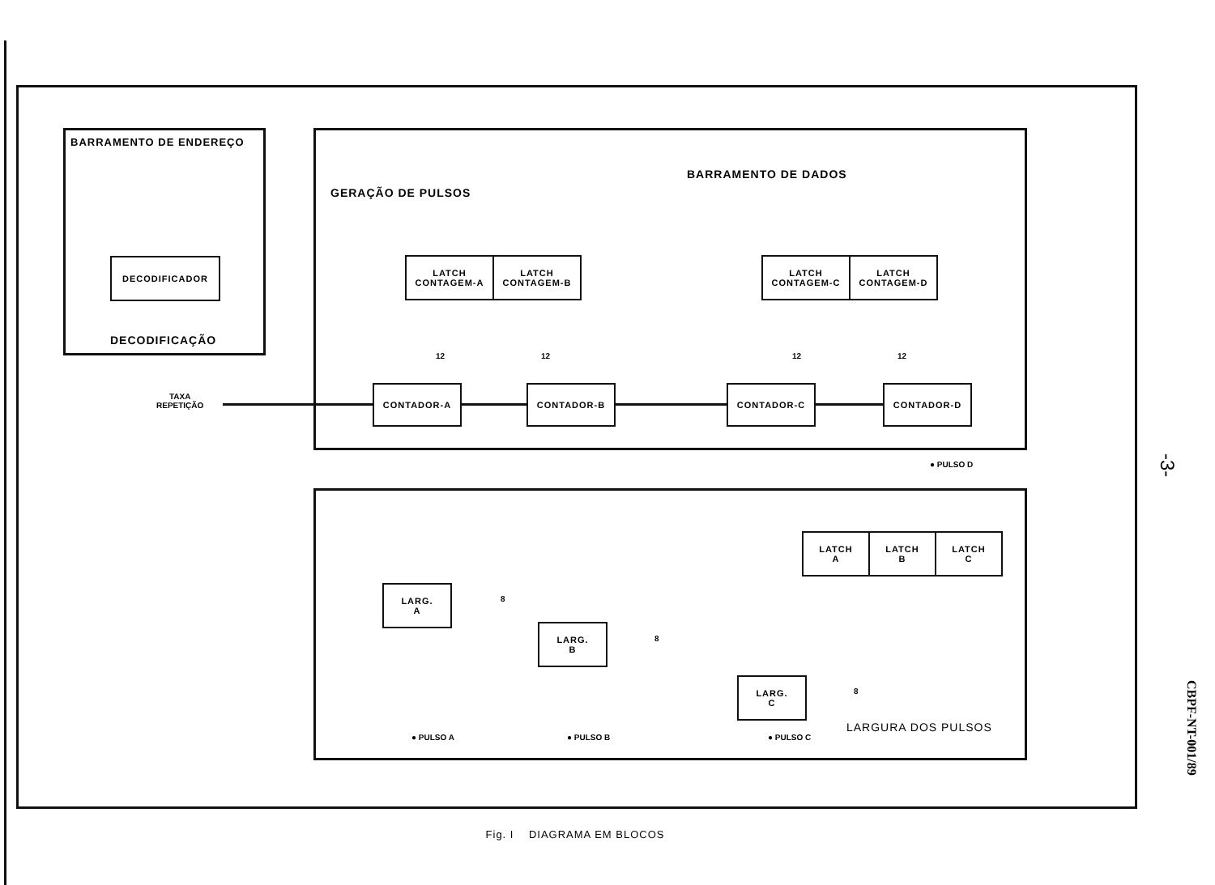BARRAMENTO DE ENDEREÇO
DECODIFICADOR
DECODIFICAÇÃO
GERAÇÃO DE PULSOS
BARRAMENTO DE DADOS
LATCH
CONTAGEM-A
LATCH
CONTAGEM-B
LATCH
CONTAGEM-C
LATCH
CONTAGEM-D
12 12 12 12
CONTADOR-A CONTADOR-B CONTADOR-C CONTADOR-D
TAXA
REPETIÇÃO
● PULSO D
LATCH
A
LATCH
B
LATCH
C
LARG.
A
LARG.
B
LARG.
C
8
8
8
LARGURA DOS PULSOS
● PULSO A ● PULSO B ● PULSO C
Fig. I DIAGRAMA EM BLOCOS
-3-
CBPF-NT-001/89